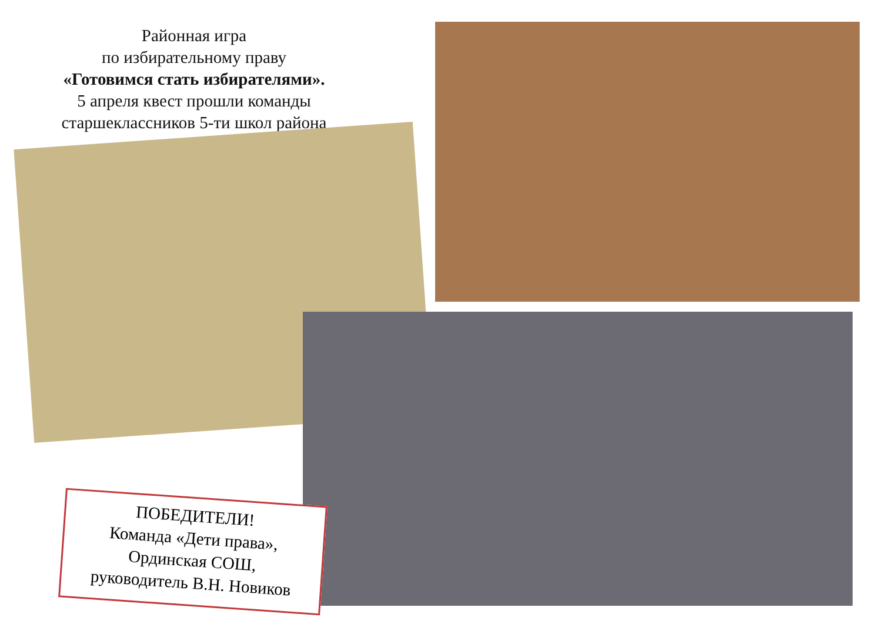Районная игра
по избирательному праву
«Готовимся стать избирателями».
5 апреля квест прошли команды
старшеклассников 5-ти школ района
ПОБЕДИТЕЛИ!
Команда «Дети права»,
Ординская СОШ,
руководитель В.Н. Новиков